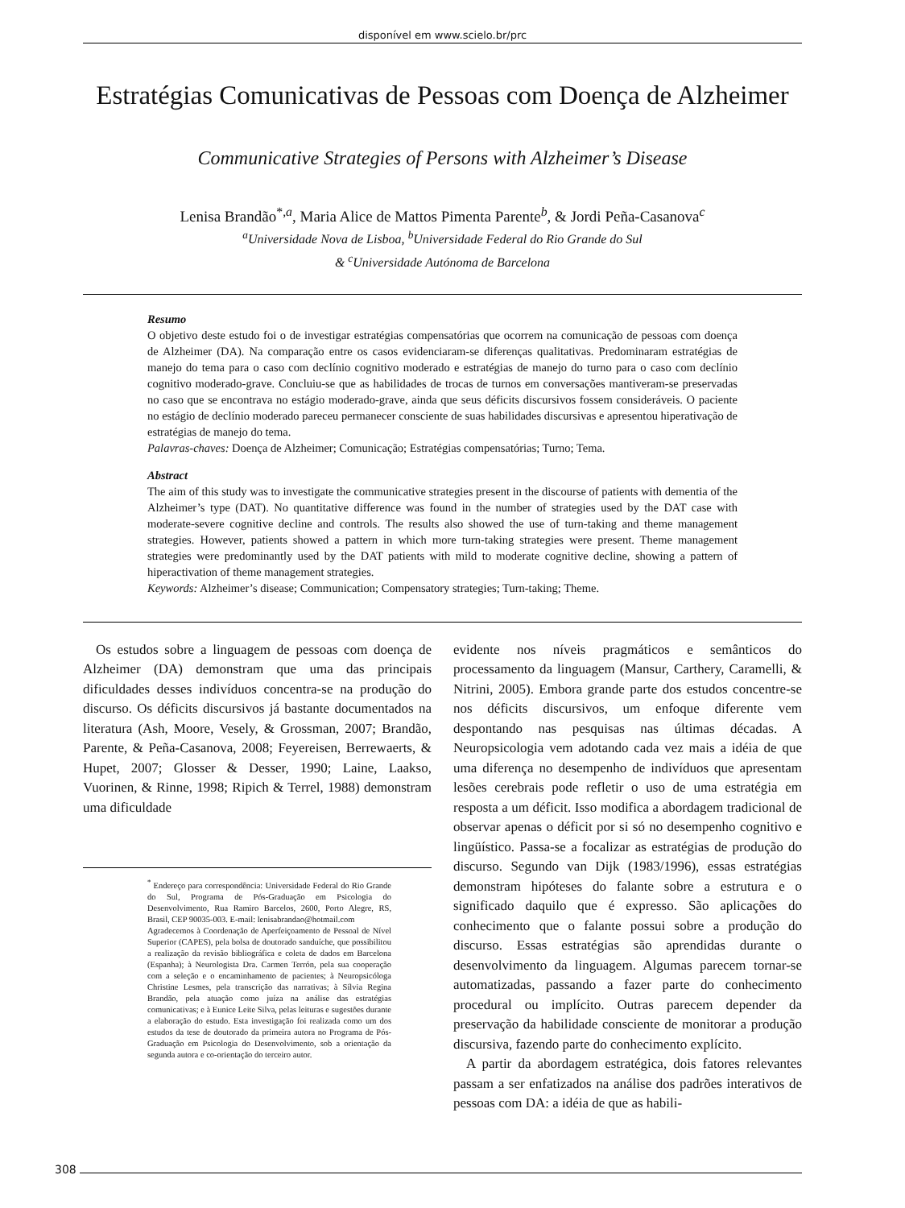disponível em www.scielo.br/prc
Estratégias Comunicativas de Pessoas com Doença de Alzheimer
Communicative Strategies of Persons with Alzheimer’s Disease
Lenisa Brandão<sup>*,a</sup>, Maria Alice de Mattos Pimenta Parente<sup>b</sup>, & Jordi Peña-Casanova<sup>c</sup>
<sup>a</sup> Universidade Nova de Lisboa, <sup>b</sup>Universidade Federal do Rio Grande do Sul
& <sup>c</sup>Universidade Autónoma de Barcelona
Resumo
O objetivo deste estudo foi o de investigar estratégias compensatórias que ocorrem na comunicação de pessoas com doença de Alzheimer (DA). Na comparação entre os casos evidenciaram-se diferenças qualitativas. Predominaram estratégias de manejo do tema para o caso com declínio cognitivo moderado e estratégias de manejo do turno para o caso com declínio cognitivo moderado-grave. Concluiu-se que as habilidades de trocas de turnos em conversações mantiveram-se preservadas no caso que se encontrava no estágio moderado-grave, ainda que seus déficits discursivos fossem consideráveis. O paciente no estágio de declínio moderado pareceu permanecer consciente de suas habilidades discursivas e apresentou hiperativação de estratégias de manejo do tema.
Palavras-chaves: Doença de Alzheimer; Comunicação; Estratégias compensatórias; Turno; Tema.
Abstract
The aim of this study was to investigate the communicative strategies present in the discourse of patients with dementia of the Alzheimer’s type (DAT). No quantitative difference was found in the number of strategies used by the DAT case with moderate-severe cognitive decline and controls. The results also showed the use of turn-taking and theme management strategies. However, patients showed a pattern in which more turn-taking strategies were present. Theme management strategies were predominantly used by the DAT patients with mild to moderate cognitive decline, showing a pattern of hiperactivation of theme management strategies.
Keywords: Alzheimer’s disease; Communication; Compensatory strategies; Turn-taking; Theme.
Os estudos sobre a linguagem de pessoas com doença de Alzheimer (DA) demonstram que uma das principais dificuldades desses indivíduos concentra-se na produção do discurso. Os déficits discursivos já bastante documentados na literatura (Ash, Moore, Vesely, & Grossman, 2007; Brandão, Parente, & Peña-Casanova, 2008; Feyereisen, Berrewaerts, & Hupet, 2007; Glosser & Desser, 1990; Laine, Laakso, Vuorinen, & Rinne, 1998; Ripich & Terrel, 1988) demonstram uma dificuldade
<sup>*</sup> Endereço para correspondência: Universidade Federal do Rio Grande do Sul, Programa de Pós-Graduação em Psicologia do Desenvolvimento, Rua Ramiro Barcelos, 2600, Porto Alegre, RS, Brasil, CEP 90035-003. E-mail: lenisabrandao@hotmail.com
Agradecemos à Coordenação de Aperfeiçoamento de Pessoal de Nível Superior (CAPES), pela bolsa de doutorado sanduíche, que possibilitou a realização da revisão bibliográfica e coleta de dados em Barcelona (Espanha); à Neurologista Dra. Carmen Terrón, pela sua cooperação com a seleção e o encaminhamento de pacientes; à Neuropsicóloga Christine Lesmes, pela transcrição das narrativas; à Sílvia Regina Brandão, pela atuação como juíza na análise das estratégias comunicativas; e à Eunice Leite Silva, pelas leituras e sugestões durante a elaboração do estudo. Esta investigação foi realizada como um dos estudos da tese de doutorado da primeira autora no Programa de Pós-Graduação em Psicologia do Desenvolvimento, sob a orientação da segunda autora e co-orientação do terceiro autor.
evidente nos níveis pragmáticos e semânticos do processamento da linguagem (Mansur, Carthery, Caramelli, & Nitrini, 2005). Embora grande parte dos estudos concentre-se nos déficits discursivos, um enfoque diferente vem despontando nas pesquisas nas últimas décadas. A Neuropsicologia vem adotando cada vez mais a idéia de que uma diferença no desempenho de indivíduos que apresentam lesões cerebrais pode refletir o uso de uma estratégia em resposta a um déficit. Isso modifica a abordagem tradicional de observar apenas o déficit por si só no desempenho cognitivo e lingüístico. Passa-se a focalizar as estratégias de produção do discurso. Segundo van Dijk (1983/1996), essas estratégias demonstram hipóteses do falante sobre a estrutura e o significado daquilo que é expresso. São aplicações do conhecimento que o falante possui sobre a produção do discurso. Essas estratégias são aprendidas durante o desenvolvimento da linguagem. Algumas parecem tornar-se automatizadas, passando a fazer parte do conhecimento procedural ou implícito. Outras parecem depender da preservação da habilidade consciente de monitorar a produção discursiva, fazendo parte do conhecimento explícito.
A partir da abordagem estratégica, dois fatores relevantes passam a ser enfatizados na análise dos padrões interativos de pessoas com DA: a idéia de que as habili-
308